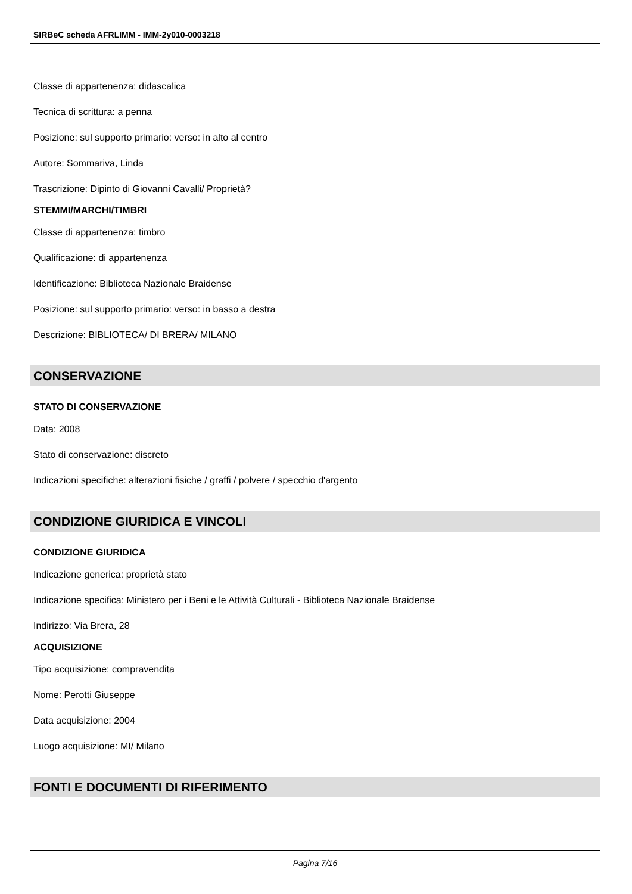SIRBeC scheda AFRLIMM - IMM-2y010-0003218
Classe di appartenenza: didascalica
Tecnica di scrittura: a penna
Posizione: sul supporto primario: verso: in alto al centro
Autore: Sommariva, Linda
Trascrizione: Dipinto di Giovanni Cavalli/ Proprietà?
STEMMI/MARCHI/TIMBRI
Classe di appartenenza: timbro
Qualificazione: di appartenenza
Identificazione: Biblioteca Nazionale Braidense
Posizione: sul supporto primario: verso: in basso a destra
Descrizione: BIBLIOTECA/ DI BRERA/ MILANO
CONSERVAZIONE
STATO DI CONSERVAZIONE
Data: 2008
Stato di conservazione: discreto
Indicazioni specifiche: alterazioni fisiche / graffi / polvere / specchio d'argento
CONDIZIONE GIURIDICA E VINCOLI
CONDIZIONE GIURIDICA
Indicazione generica: proprietà stato
Indicazione specifica: Ministero per i Beni e le Attività Culturali - Biblioteca Nazionale Braidense
Indirizzo: Via Brera, 28
ACQUISIZIONE
Tipo acquisizione: compravendita
Nome: Perotti Giuseppe
Data acquisizione: 2004
Luogo acquisizione: MI/ Milano
FONTI E DOCUMENTI DI RIFERIMENTO
Pagina 7/16